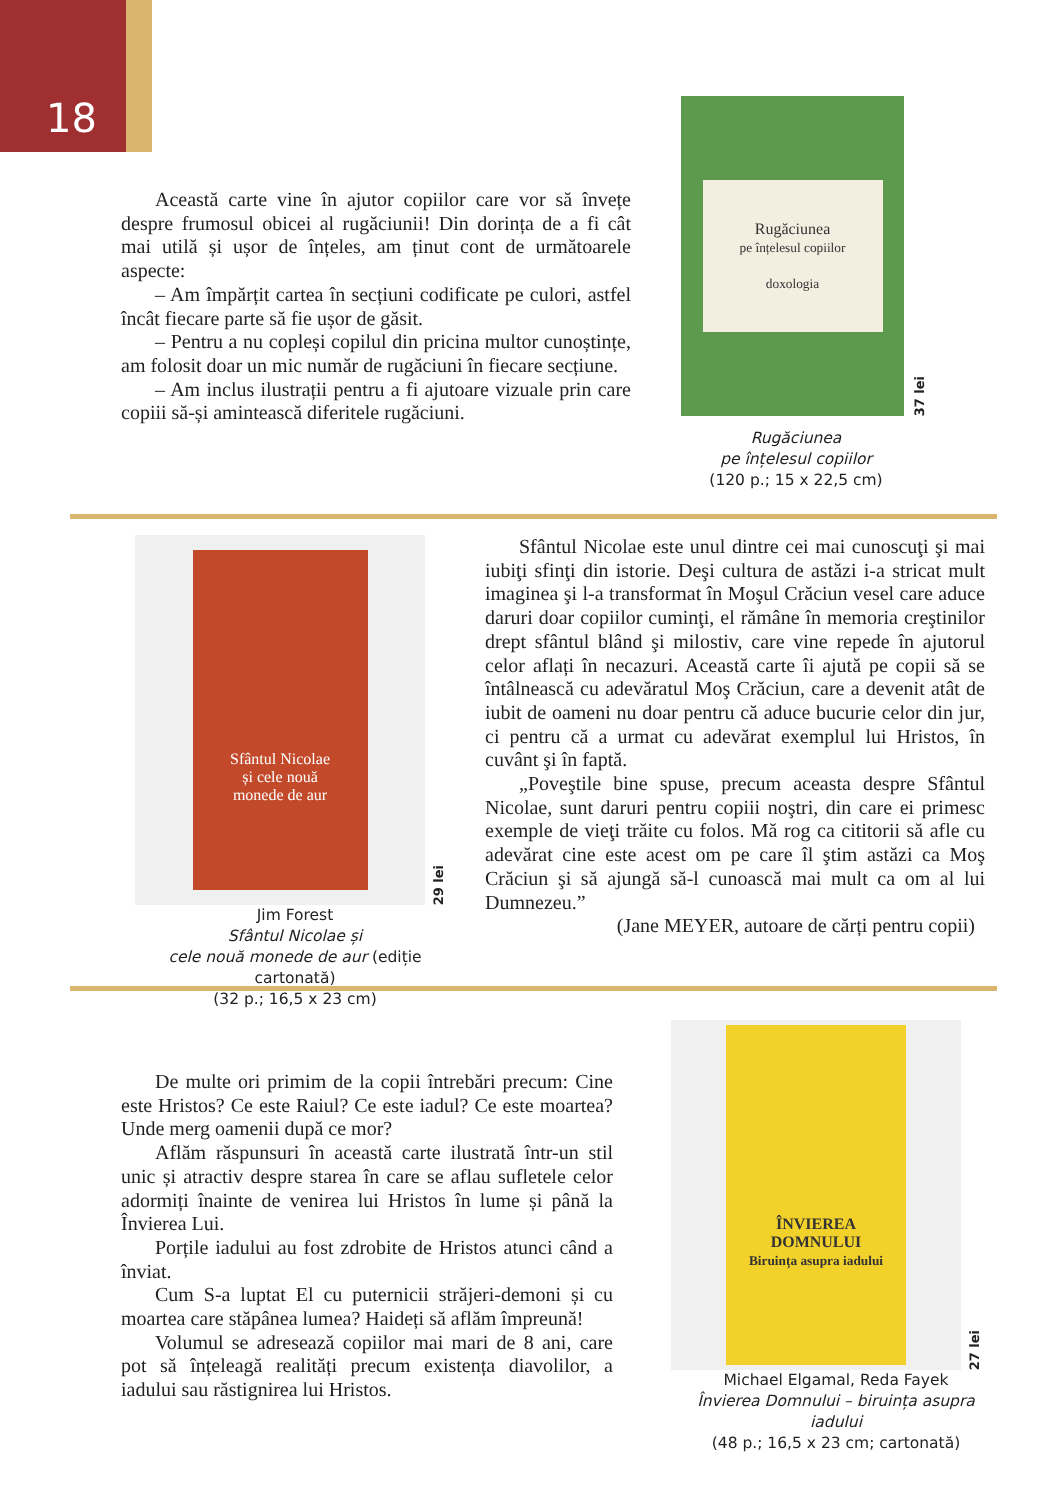18
Această carte vine în ajutor copiilor care vor să învețe despre frumosul obicei al rugăciunii! Din dorința de a fi cât mai utilă și ușor de înțeles, am ținut cont de următoarele aspecte:
– Am împărțit cartea în secțiuni codificate pe culori, astfel încât fiecare parte să fie ușor de găsit.
– Pentru a nu copleși copilul din pricina multor cunoștințe, am folosit doar un mic număr de rugăciuni în fiecare secțiune.
– Am inclus ilustrații pentru a fi ajutoare vizuale prin care copiii să-și amintească diferitele rugăciuni.
Rugăciunea
pe înțelesul copiilor
doxologia
37 lei
Rugăciunea
pe înțelesul copiilor
(120 p.; 15 x 22,5 cm)
Sfântul Nicolae
și cele nouă
monede de aur
29 lei
Jim Forest
Sfântul Nicolae și
cele nouă monede de aur (ediție cartonată)
(32 p.; 16,5 x 23 cm)
Sfântul Nicolae este unul dintre cei mai cunoscuţi şi mai iubiţi sfinţi din istorie. Deşi cultura de astăzi i-a stricat mult imaginea şi l-a transformat în Moşul Crăciun vesel care aduce daruri doar copiilor cuminţi, el rămâne în memoria creştinilor drept sfântul blând şi milostiv, care vine repede în ajutorul celor aflați în necazuri. Această carte îi ajută pe copii să se întâlnească cu adevăratul Moş Crăciun, care a devenit atât de iubit de oameni nu doar pentru că aduce bucurie celor din jur, ci pentru că a urmat cu adevărat exemplul lui Hristos, în cuvânt şi în faptă.
„Poveştile bine spuse, precum aceasta despre Sfântul Nicolae, sunt daruri pentru copiii noştri, din care ei primesc exemple de vieţi trăite cu folos. Mă rog ca cititorii să afle cu adevărat cine este acest om pe care îl ştim astăzi ca Moş Crăciun şi să ajungă să-l cunoască mai mult ca om al lui Dumnezeu.”
(Jane MEYER, autoare de cărți pentru copii)
De multe ori primim de la copii întrebări precum: Cine este Hristos? Ce este Raiul? Ce este iadul? Ce este moartea? Unde merg oamenii după ce mor?
Aflăm răspunsuri în această carte ilustrată într-un stil unic și atractiv despre starea în care se aflau sufletele celor adormiți înainte de venirea lui Hristos în lume și până la Învierea Lui.
Porțile iadului au fost zdrobite de Hristos atunci când a înviat.
Cum S-a luptat El cu puternicii străjeri-demoni și cu moartea care stăpânea lumea? Haideți să aflăm împreună!
Volumul se adresează copiilor mai mari de 8 ani, care pot să înțeleagă realități precum existența diavolilor, a iadului sau răstignirea lui Hristos.
ÎNVIEREA
DOMNULUI
Biruința asupra iadului
27 lei
Michael Elgamal, Reda Fayek
Învierea Domnului – biruința asupra iadului
(48 p.; 16,5 x 23 cm; cartonată)